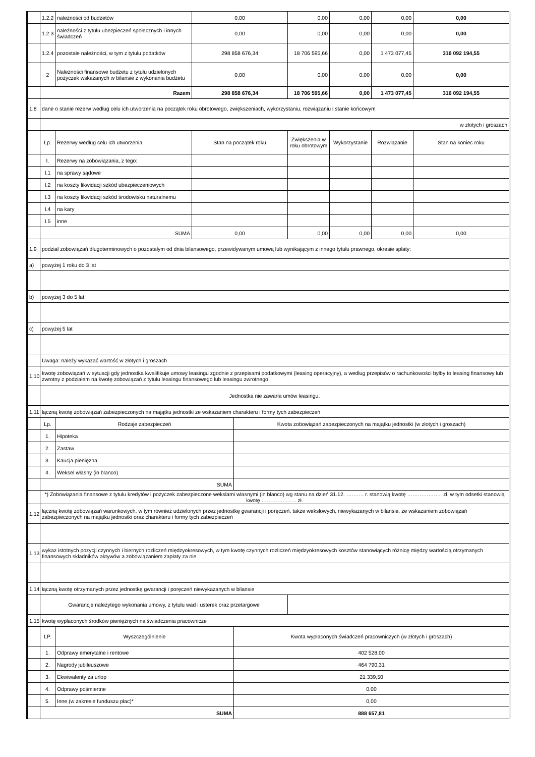| | 1.2.2 | należności od budżetów | 0,00 | | 0,00 | 0,00 | 0,00 | 0,00 |
| | 1.2.3 | należności z tytułu ubezpieczeń społecznych i innych świadczeń | 0,00 | | 0,00 | 0,00 | 0,00 | 0,00 |
| | 1.2.4 | pozostałe należności, w tym z tytułu podatków | 298 858 676,34 | | 18 706 595,66 | 0,00 | 1 473 077,45 | 316 092 194,55 |
| | 2 | Należności finansowe budżetu z tytułu udzielonych pożyczek wskazanych w bilansie z wykonania budżetu | 0,00 | | 0,00 | 0,00 | 0,00 | 0,00 |
| | Razem | | 298 858 676,34 | | 18 706 595,66 | 0,00 | 1 473 077,45 | 316 092 194,55 |
| 1.8 | dane o stanie rezerw według celu ich utworzenia na początek roku obrotowego, zwiększeniach, wykorzystaniu, rozwiązaniu i stanie końcowym | | | | | | | |
| | w złotych i groszach | | | | | | | |
| | Lp. | Rezerwy według celu ich utworzenia | Stan na początek roku | | Zwiększenia w roku obrotowym | Wykorzystanie | Rozwiązanie | Stan na koniec roku |
| | I. | Rezerwy na zobowiązania, z tego: | | | | | | |
| | I.1 | na sprawy sądowe | | | | | | |
| | I.2 | na koszty likwidacji szkód ubezpieczeniowych | | | | | | |
| | I.3 | na koszty likwidacji szkód środowisku naturalnemu | | | | | | |
| | I.4 | na kary | | | | | | |
| | I.5 | inne | | | | | | |
| | SUMA | | 0,00 | | 0,00 | 0,00 | 0,00 | 0,00 |
| 1.9 | podział zobowiązań długoterminowych o pozostałym od dnia bilansowego, przewidywanym umową lub wynikającym z innego tytułu prawnego, okresie spłaty: | | | | | | | |
| a) | powyżej 1 roku do 3 lat | | | | | | | |
| b) | powyżej 3 do 5 lat | | | | | | | |
| c) | powyżej 5 lat | | | | | | | |
| | Uwaga: należy wykazać wartość w złotych i groszach | | | | | | | |
| 1.10 | kwotę zobowiązań w sytuacji gdy jednostka kwalifikuje umowy leasingu zgodnie z przepisami podatkowymi (leasing operacyjny), a według przepisów o rachunkowości byłby to leasing finansowy lub zwrotny z podziałem na kwotę zobowiązań z tytułu leasingu finansowego lub leasingu zwrotnego | | | | | | | |
| | Jednostka nie zawarła umów leasingu. | | | | | | | |
| 1.11 | łączną kwotę zobowiązań zabezpieczonych na majątku jednostki ze wskazaniem charakteru i formy tych zabezpieczeń | | | | | | | |
| | Lp. | Rodzaje zabezpieczeń | | Kwota zobowiązań zabezpieczonych na majątku jednostki (w złotych i groszach) | | | | |
| | 1. | Hipoteka | | | | | | |
| | 2. | Zastaw | | | | | | |
| | 3. | Kaucja pieniężna | | | | | | |
| | 4. | Weksel własny (in blanco) | | | | | | |
| | SUMA | | | | | | | |
| | *) Zobowiązania finansowe z tytułu kredytów i pożyczek zabezpieczone wekslami własnymi (in blanco) wg stanu na dzień 31.12. ………. r. stanowią kwotę ……………….. zł, w tym odsetki stanowią kwotę ……………….. zł. | | | | | | | |
| 1.12 | łączną kwotę zobowiązań warunkowych, w tym również udzielonych przez jednostkę gwarancji i poręczeń, także wekslowych, niewykazanych w bilansie, ze wskazaniem zobowiązań zabezpieczonych na majątku jednostki oraz charakteru i formy tych zabezpieczeń | | | | | | | |
| 1.13 | wykaz istotnych pozycji czynnych i biernych rozliczeń międzyokresowych, w tym kwotę czynnych rozliczeń międzyokresowych kosztów stanowiących różnicę między wartością otrzymanych finansowych składników aktywów a zobowiązaniem zapłaty za nie | | | | | | | |
| 1.14 | łączną kwotę otrzymanych przez jednostkę gwarancji i poręczeń niewykazanych w bilansie | | | | | | | |
| | Gwarancje należytego wykonania umowy, z tytułu wad i usterek oraz przetargowe | | | | | | | |
| 1.15 | kwotę wypłaconych środków pieniężnych na świadczenia pracownicze | | | | | | | |
| | LP. | Wyszczególnienie | | Kwota wypłaconych świadczeń pracowniczych (w złotych i groszach) | | | | |
| | 1. | Odprawy emerytalne i rentowe | | 402 528,00 | | | | |
| | 2. | Nagrody jubileuszowe | | 464 790,31 | | | | |
| | 3. | Ekwiwalenty za urlop | | 21 339,50 | | | | |
| | 4. | Odprawy pośmiertne | | 0,00 | | | | |
| | 5. | Inne (w zakresie funduszu płac)* | | 0,00 | | | | |
| | SUMA | | | 888 657,81 | | | | |